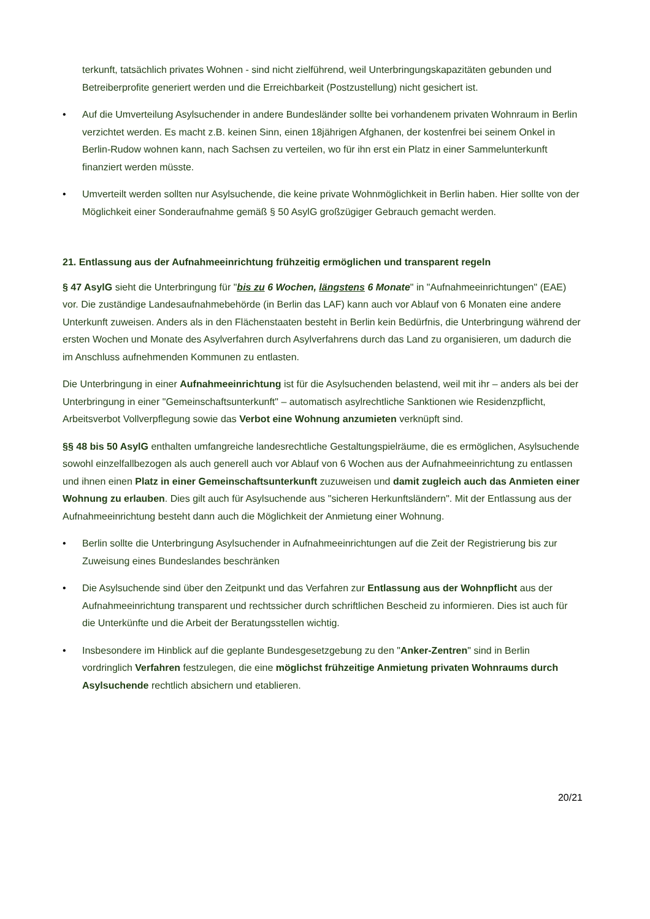terkunft, tatsächlich privates Wohnen - sind nicht zielführend, weil Unterbringungskapazitäten gebunden und Betreiberprofite generiert werden und die Erreichbarkeit (Postzustellung) nicht gesichert ist.
• Auf die Umverteilung Asylsuchender in andere Bundesländer sollte bei vorhandenem privaten Wohnraum in Berlin verzichtet werden. Es macht z.B. keinen Sinn, einen 18jährigen Afghanen, der kostenfrei bei seinem Onkel in Berlin-Rudow wohnen kann, nach Sachsen zu verteilen, wo für ihn erst ein Platz in einer Sammelunterkunft finanziert werden müsste.
• Umverteilt werden sollten nur Asylsuchende, die keine private Wohnmöglichkeit in Berlin haben. Hier sollte von der Möglichkeit einer Sonderaufnahme gemäß § 50 AsylG großzügiger Gebrauch gemacht werden.
21. Entlassung aus der Aufnahmeeinrichtung frühzeitig ermöglichen und transparent regeln
§ 47 AsylG sieht die Unterbringung für "bis zu 6 Wochen, längstens 6 Monate" in "Aufnahmeeinrichtungen" (EAE) vor. Die zuständige Landesaufnahmebehörde (in Berlin das LAF) kann auch vor Ablauf von 6 Monaten eine andere Unterkunft zuweisen. Anders als in den Flächenstaaten besteht in Berlin kein Bedürfnis, die Unterbringung während der ersten Wochen und Monate des Asylverfahren durch Asylverfahrens durch das Land zu organisieren, um dadurch die im Anschluss aufnehmenden Kommunen zu entlasten.
Die Unterbringung in einer Aufnahmeeinrichtung ist für die Asylsuchenden belastend, weil mit ihr – anders als bei der Unterbringung in einer "Gemeinschaftsunterkunft" – automatisch asylrechtliche Sanktionen wie Residenzpflicht, Arbeitsverbot Vollverpflegung sowie das Verbot eine Wohnung anzumieten verknüpft sind.
§§ 48 bis 50 AsylG enthalten umfangreiche landesrechtliche Gestaltungspielräume, die es ermöglichen, Asylsuchende sowohl einzelfallbezogen als auch generell auch vor Ablauf von 6 Wochen aus der Aufnahmeeinrichtung zu entlassen und ihnen einen Platz in einer Gemeinschaftsunterkunft zuzuweisen und damit zugleich auch das Anmieten einer Wohnung zu erlauben. Dies gilt auch für Asylsuchende aus "sicheren Herkunftsländern". Mit der Entlassung aus der Aufnahmeeinrichtung besteht dann auch die Möglichkeit der Anmietung einer Wohnung.
• Berlin sollte die Unterbringung Asylsuchender in Aufnahmeeinrichtungen auf die Zeit der Registrierung bis zur Zuweisung eines Bundeslandes beschränken
• Die Asylsuchende sind über den Zeitpunkt und das Verfahren zur Entlassung aus der Wohnpflicht aus der Aufnahmeeinrichtung transparent und rechtssicher durch schriftlichen Bescheid zu informieren. Dies ist auch für die Unterkünfte und die Arbeit der Beratungsstellen wichtig.
• Insbesondere im Hinblick auf die geplante Bundesgesetzgebung zu den "Anker-Zentren" sind in Berlin vordringlich Verfahren festzulegen, die eine möglichst frühzeitige Anmietung privaten Wohnraums durch Asylsuchende rechtlich absichern und etablieren.
20/21